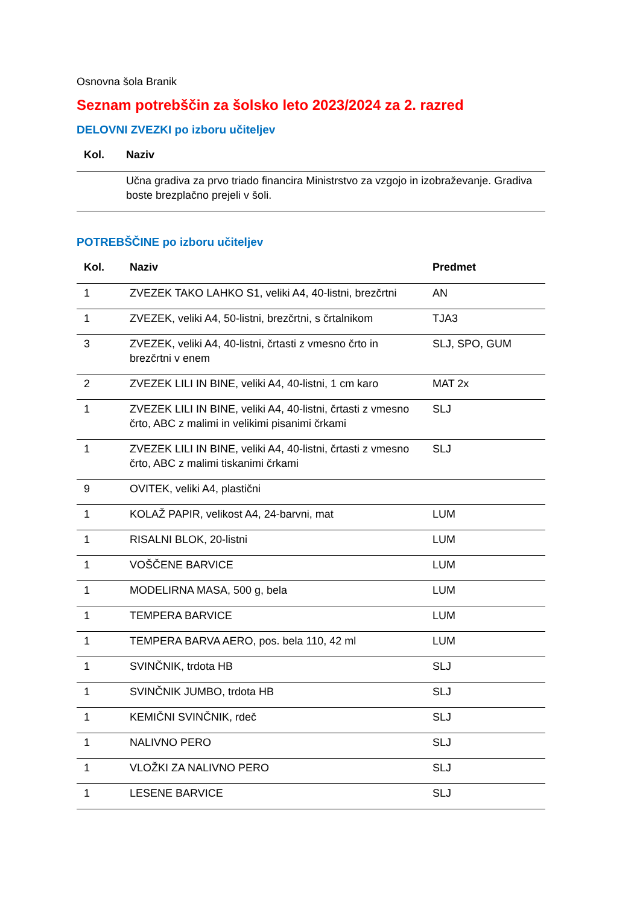Osnovna šola Branik
Seznam potrebščin za šolsko leto 2023/2024 za 2. razred
DELOVNI ZVEZKI po izboru učiteljev
| Kol. | Naziv |
| --- | --- |
| | Učna gradiva za prvo triado financira Ministrstvo za vzgojo in izobraževanje. Gradiva boste brezplačno prejeli v šoli. |
POTREBŠČINE po izboru učiteljev
| Kol. | Naziv | Predmet |
| --- | --- | --- |
| 1 | ZVEZEK TAKO LAHKO S1, veliki A4, 40-listni, brezčrtni | AN |
| 1 | ZVEZEK, veliki A4, 50-listni, brezčrtni, s črtalnikom | TJA3 |
| 3 | ZVEZEK, veliki A4, 40-listni, črtasti z vmesno črto in brezčrtni v enem | SLJ, SPO, GUM |
| 2 | ZVEZEK LILI IN BINE, veliki A4, 40-listni, 1 cm karo | MAT 2x |
| 1 | ZVEZEK LILI IN BINE, veliki A4, 40-listni, črtasti z vmesno črto, ABC z malimi in velikimi pisanimi črkami | SLJ |
| 1 | ZVEZEK LILI IN BINE, veliki A4, 40-listni, črtasti z vmesno črto, ABC z malimi tiskanimi črkami | SLJ |
| 9 | OVITEK, veliki A4, plastični | |
| 1 | KOLAŽ PAPIR, velikost A4, 24-barvni, mat | LUM |
| 1 | RISALNI BLOK, 20-listni | LUM |
| 1 | VOŠČENE BARVICE | LUM |
| 1 | MODELIRNA MASA, 500 g, bela | LUM |
| 1 | TEMPERA BARVICE | LUM |
| 1 | TEMPERA BARVA AERO, pos. bela 110, 42 ml | LUM |
| 1 | SVINČNIK, trdota HB | SLJ |
| 1 | SVINČNIK JUMBO, trdota HB | SLJ |
| 1 | KEMIČNI SVINČNIK, rdeč | SLJ |
| 1 | NALIVNO PERO | SLJ |
| 1 | VLOŽKI ZA NALIVNO PERO | SLJ |
| 1 | LESENE BARVICE | SLJ |